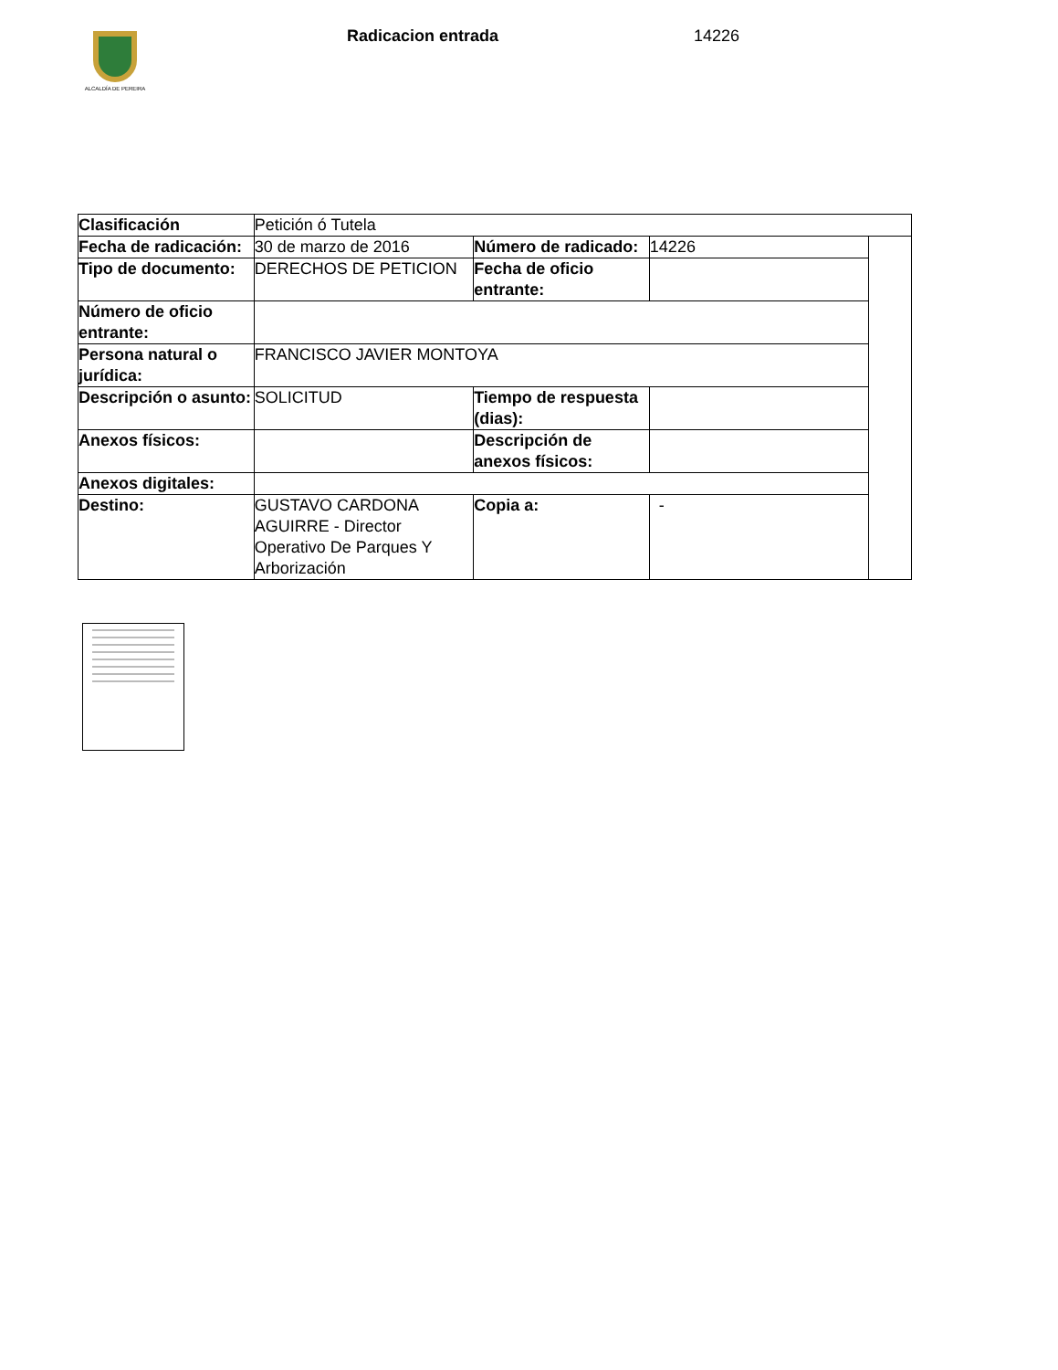ALCALDÍA DE PEREIRA Radicacion entrada 14226
| Clasificación | Petición ó Tutela | | | |
| Fecha de radicación: | 30 de marzo de 2016 | Número de radicado: | 14226 | |
| Tipo de documento: | DERECHOS DE PETICION | Fecha de oficio entrante: | | |
| Número de oficio entrante: | | | | |
| Persona natural o jurídica: | FRANCISCO JAVIER MONTOYA | | | |
| Descripción o asunto: | SOLICITUD | Tiempo de respuesta (dias): | | |
| Anexos físicos: | | Descripción de anexos físicos: | | |
| Anexos digitales: | | | | |
| Destino: | GUSTAVO CARDONA AGUIRRE - Director Operativo De Parques Y Arborización | Copia a: | - | |